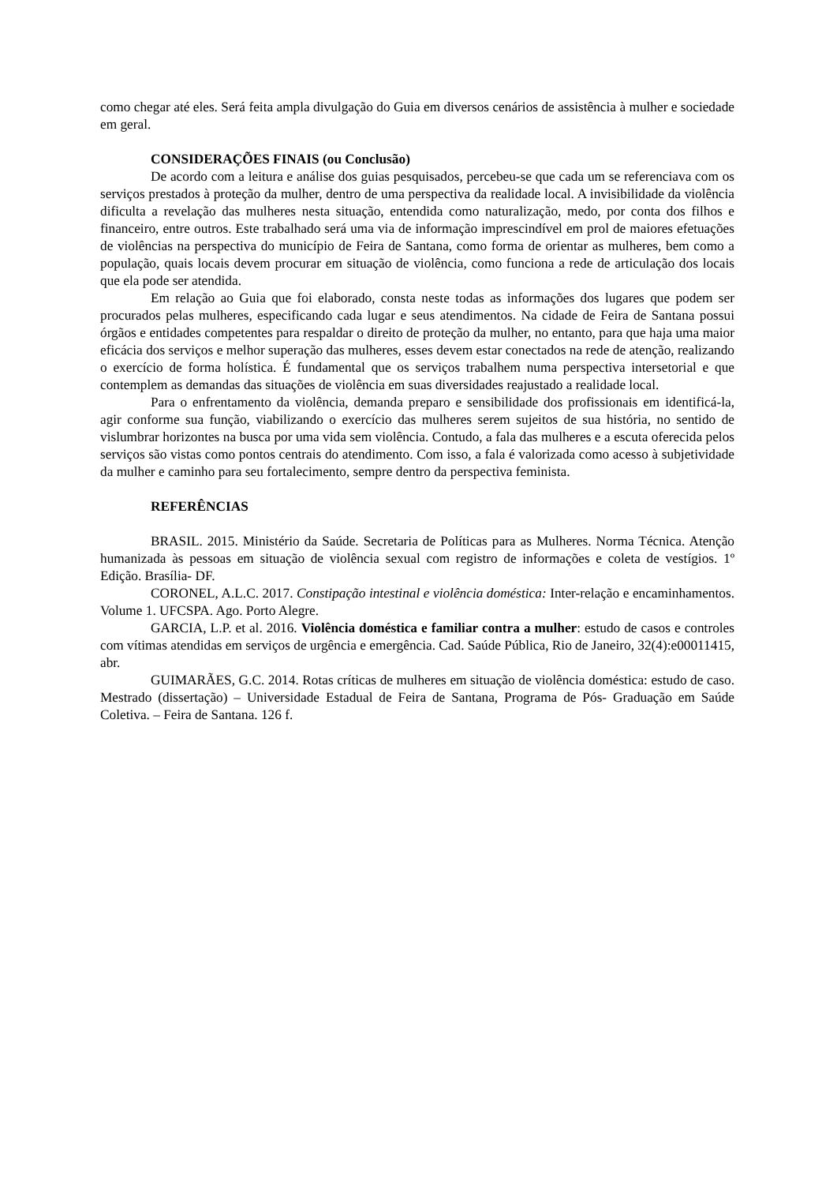como chegar até eles. Será feita ampla divulgação do Guia em diversos cenários de assistência à mulher e sociedade em geral.
CONSIDERAÇÕES FINAIS (ou Conclusão)
De acordo com a leitura e análise dos guias pesquisados, percebeu-se que cada um se referenciava com os serviços prestados à proteção da mulher, dentro de uma perspectiva da realidade local. A invisibilidade da violência dificulta a revelação das mulheres nesta situação, entendida como naturalização, medo, por conta dos filhos e financeiro, entre outros. Este trabalhado será uma via de informação imprescindível em prol de maiores efetuações de violências na perspectiva do município de Feira de Santana, como forma de orientar as mulheres, bem como a população, quais locais devem procurar em situação de violência, como funciona a rede de articulação dos locais que ela pode ser atendida.
Em relação ao Guia que foi elaborado, consta neste todas as informações dos lugares que podem ser procurados pelas mulheres, especificando cada lugar e seus atendimentos. Na cidade de Feira de Santana possui órgãos e entidades competentes para respaldar o direito de proteção da mulher, no entanto, para que haja uma maior eficácia dos serviços e melhor superação das mulheres, esses devem estar conectados na rede de atenção, realizando o exercício de forma holística. É fundamental que os serviços trabalhem numa perspectiva intersetorial e que contemplem as demandas das situações de violência em suas diversidades reajustado a realidade local.
Para o enfrentamento da violência, demanda preparo e sensibilidade dos profissionais em identificá-la, agir conforme sua função, viabilizando o exercício das mulheres serem sujeitos de sua história, no sentido de vislumbrar horizontes na busca por uma vida sem violência. Contudo, a fala das mulheres e a escuta oferecida pelos serviços são vistas como pontos centrais do atendimento. Com isso, a fala é valorizada como acesso à subjetividade da mulher e caminho para seu fortalecimento, sempre dentro da perspectiva feminista.
REFERÊNCIAS
BRASIL. 2015. Ministério da Saúde. Secretaria de Políticas para as Mulheres. Norma Técnica. Atenção humanizada às pessoas em situação de violência sexual com registro de informações e coleta de vestígios. 1º Edição. Brasília- DF.
CORONEL, A.L.C. 2017. Constipação intestinal e violência doméstica: Inter-relação e encaminhamentos. Volume 1. UFCSPA. Ago. Porto Alegre.
GARCIA, L.P. et al. 2016. Violência doméstica e familiar contra a mulher: estudo de casos e controles com vítimas atendidas em serviços de urgência e emergência. Cad. Saúde Pública, Rio de Janeiro, 32(4):e00011415, abr.
GUIMARÃES, G.C. 2014. Rotas críticas de mulheres em situação de violência doméstica: estudo de caso. Mestrado (dissertação) – Universidade Estadual de Feira de Santana, Programa de Pós- Graduação em Saúde Coletiva. – Feira de Santana. 126 f.